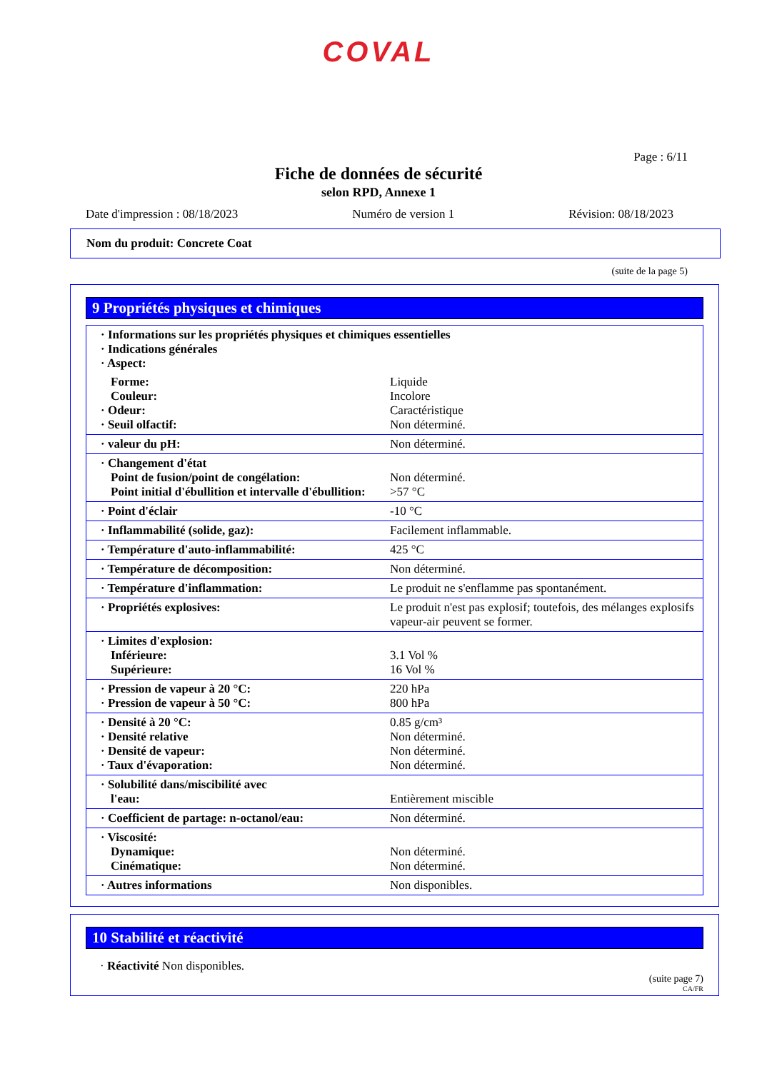COVAL
Page : 6/11
Fiche de données de sécurité
selon RPD, Annexe 1
Date d'impression : 08/18/2023 Numéro de version 1 Révision: 08/18/2023
Nom du produit: Concrete Coat
(suite de la page 5)
9 Propriétés physiques et chimiques
| · Informations sur les propriétés physiques et chimiques essentielles · Indications générales · Aspect: | |
| Forme: Couleur: · Odeur: · Seuil olfactif: | Liquide Incolore Caractéristique Non déterminé. |
| · valeur du pH: | Non déterminé. |
| · Changement d'état Point de fusion/point de congélation: Point initial d'ébullition et intervalle d'ébullition: | Non déterminé. >57 °C |
| · Point d'éclair | -10 °C |
| · Inflammabilité (solide, gaz): | Facilement inflammable. |
| · Température d'auto-inflammabilité: | 425 °C |
| · Température de décomposition: | Non déterminé. |
| · Température d'inflammation: | Le produit ne s'enflamme pas spontanément. |
| · Propriétés explosives: | Le produit n'est pas explosif; toutefois, des mélanges explosifs vapeur-air peuvent se former. |
| · Limites d'explosion: Inférieure: Supérieure: | 3.1 Vol % 16 Vol % |
| · Pression de vapeur à 20 °C: · Pression de vapeur à 50 °C: | 220 hPa 800 hPa |
| · Densité à 20 °C: · Densité relative · Densité de vapeur: · Taux d'évaporation: | 0.85 g/cm³ Non déterminé. Non déterminé. Non déterminé. |
| · Solubilité dans/miscibilité avec l'eau: | Entièrement miscible |
| · Coefficient de partage: n-octanol/eau: | Non déterminé. |
| · Viscosité: Dynamique: Cinématique: | Non déterminé. Non déterminé. |
| · Autres informations | Non disponibles. |
10 Stabilité et réactivité
· Réactivité Non disponibles.
(suite page 7)
CA/FR